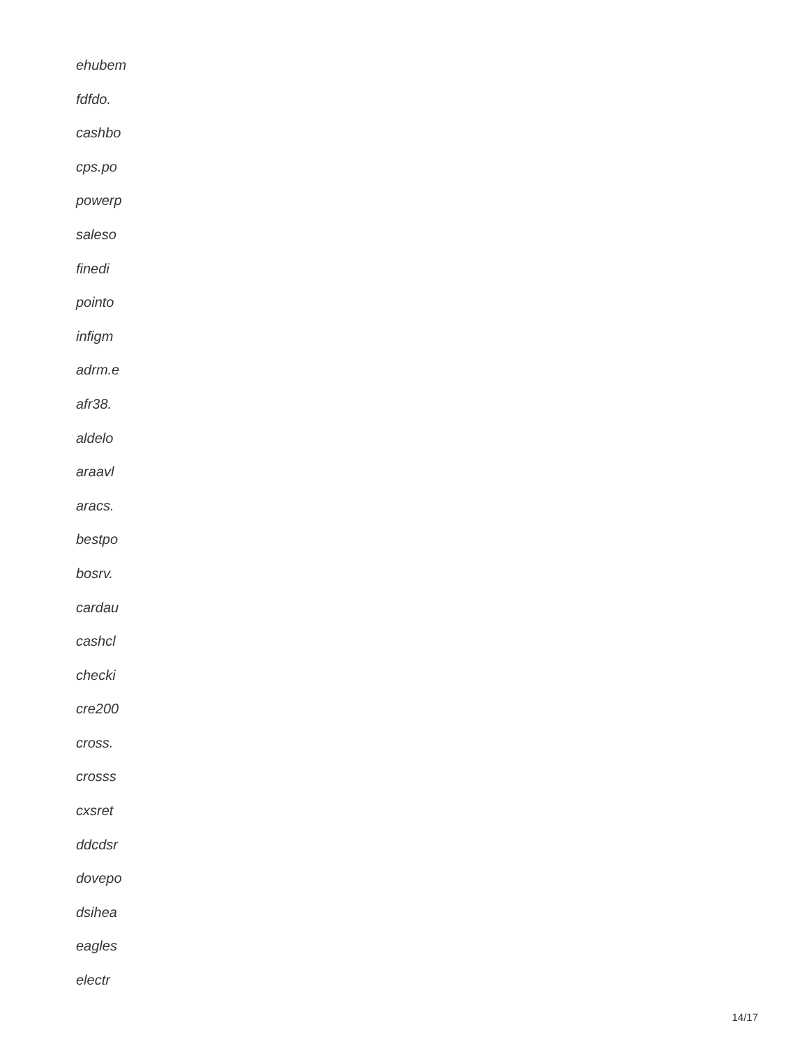ehubem
fdfdo.
cashbo
cps.po
powerp
saleso
finedi
pointo
infigm
adrm.e
afr38.
aldelo
araavl
aracs.
bestpo
bosrv.
cardau
cashcl
checki
cre200
cross.
crosss
cxsret
ddcdsr
dovepo
dsihea
eagles
electr
14/17